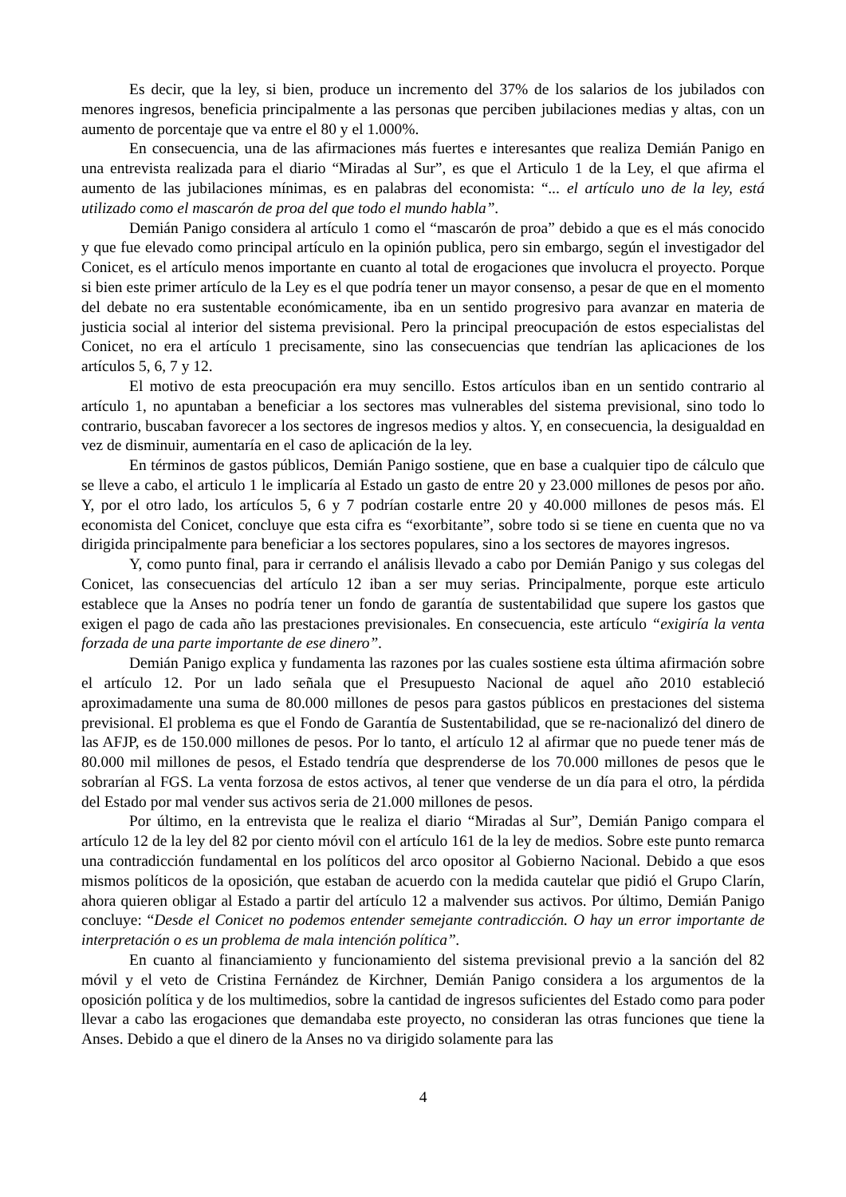Es decir, que la ley, si bien, produce un incremento del 37% de los salarios de los jubilados con menores ingresos, beneficia principalmente a las personas que perciben jubilaciones medias y altas, con un aumento de porcentaje que va entre el 80 y el 1.000%.
En consecuencia, una de las afirmaciones más fuertes e interesantes que realiza Demián Panigo en una entrevista realizada para el diario “Miradas al Sur”, es que el Articulo 1 de la Ley, el que afirma el aumento de las jubilaciones mínimas, es en palabras del economista: “... el artículo uno de la ley, está utilizado como el mascarón de proa del que todo el mundo habla”.
Demián Panigo considera al artículo 1 como el “mascarón de proa” debido a que es el más conocido y que fue elevado como principal artículo en la opinión publica, pero sin embargo, según el investigador del Conicet, es el artículo menos importante en cuanto al total de erogaciones que involucra el proyecto. Porque si bien este primer artículo de la Ley es el que podría tener un mayor consenso, a pesar de que en el momento del debate no era sustentable económicamente, iba en un sentido progresivo para avanzar en materia de justicia social al interior del sistema previsional. Pero la principal preocupación de estos especialistas del Conicet, no era el artículo 1 precisamente, sino las consecuencias que tendrían las aplicaciones de los artículos 5, 6, 7 y 12.
El motivo de esta preocupación era muy sencillo. Estos artículos iban en un sentido contrario al artículo 1, no apuntaban a beneficiar a los sectores mas vulnerables del sistema previsional, sino todo lo contrario, buscaban favorecer a los sectores de ingresos medios y altos. Y, en consecuencia, la desigualdad en vez de disminuir, aumentaría en el caso de aplicación de la ley.
En términos de gastos públicos, Demián Panigo sostiene, que en base a cualquier tipo de cálculo que se lleve a cabo, el articulo 1 le implicaría al Estado un gasto de entre 20 y 23.000 millones de pesos por año. Y, por el otro lado, los artículos 5, 6 y 7 podrían costarle entre 20 y 40.000 millones de pesos más. El economista del Conicet, concluye que esta cifra es “exorbitante”, sobre todo si se tiene en cuenta que no va dirigida principalmente para beneficiar a los sectores populares, sino a los sectores de mayores ingresos.
Y, como punto final, para ir cerrando el análisis llevado a cabo por Demián Panigo y sus colegas del Conicet, las consecuencias del artículo 12 iban a ser muy serias. Principalmente, porque este articulo establece que la Anses no podría tener un fondo de garantía de sustentabilidad que supere los gastos que exigen el pago de cada año las prestaciones previsionales. En consecuencia, este artículo “exigiría la venta forzada de una parte importante de ese dinero”.
Demián Panigo explica y fundamenta las razones por las cuales sostiene esta última afirmación sobre el artículo 12. Por un lado señala que el Presupuesto Nacional de aquel año 2010 estableció aproximadamente una suma de 80.000 millones de pesos para gastos públicos en prestaciones del sistema previsional. El problema es que el Fondo de Garantía de Sustentabilidad, que se re-nacionalizó del dinero de las AFJP, es de 150.000 millones de pesos. Por lo tanto, el artículo 12 al afirmar que no puede tener más de 80.000 mil millones de pesos, el Estado tendría que desprenderse de los 70.000 millones de pesos que le sobrarían al FGS. La venta forzosa de estos activos, al tener que venderse de un día para el otro, la pérdida del Estado por mal vender sus activos seria de 21.000 millones de pesos.
Por último, en la entrevista que le realiza el diario “Miradas al Sur”, Demián Panigo compara el artículo 12 de la ley del 82 por ciento móvil con el artículo 161 de la ley de medios. Sobre este punto remarca una contradicción fundamental en los políticos del arco opositor al Gobierno Nacional. Debido a que esos mismos políticos de la oposición, que estaban de acuerdo con la medida cautelar que pidió el Grupo Clarín, ahora quieren obligar al Estado a partir del artículo 12 a malvender sus activos. Por último, Demián Panigo concluye: “Desde el Conicet no podemos entender semejante contradicción. O hay un error importante de interpretación o es un problema de mala intención política”.
En cuanto al financiamiento y funcionamiento del sistema previsional previo a la sanción del 82 móvil y el veto de Cristina Fernández de Kirchner, Demián Panigo considera a los argumentos de la oposición política y de los multimedios, sobre la cantidad de ingresos suficientes del Estado como para poder llevar a cabo las erogaciones que demandaba este proyecto, no consideran las otras funciones que tiene la Anses. Debido a que el dinero de la Anses no va dirigido solamente para las
4